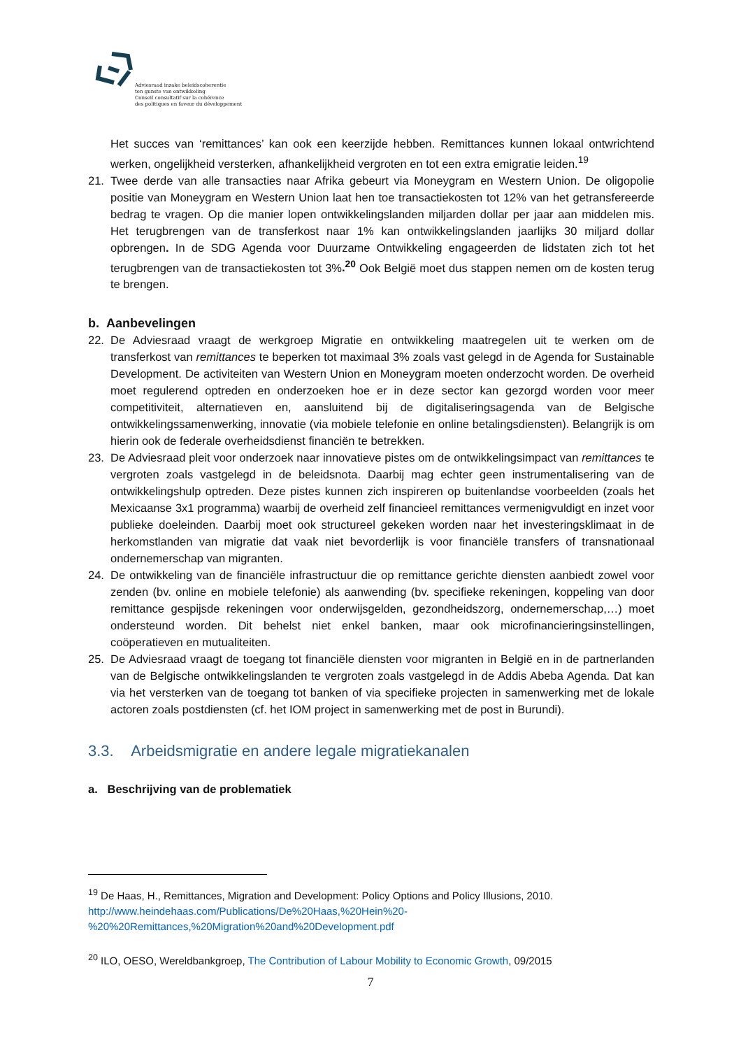Adviesraad inzake beleidscoherentie
ten gunste van ontwikkeling
Conseil consultatif sur la cohérence
des politiques en faveur du développement
Het succes van ‘remittances’ kan ook een keerzijde hebben. Remittances kunnen lokaal ontwrichtend werken, ongelijkheid versterken, afhankelijkheid vergroten en tot een extra emigratie leiden.<sup>19</sup>
21. Twee derde van alle transacties naar Afrika gebeurt via Moneygram en Western Union. De oligopolie positie van Moneygram en Western Union laat hen toe transactiekosten tot 12% van het getransfereerde bedrag te vragen. Op die manier lopen ontwikkelingslanden miljarden dollar per jaar aan middelen mis. Het terugbrengen van de transferkost naar 1% kan ontwikkelingslanden jaarlijks 30 miljard dollar opbrengen. In de SDG Agenda voor Duurzame Ontwikkeling engageerden de lidstaten zich tot het terugbrengen van de transactiekosten tot 3%.<sup>20</sup> Ook België moet dus stappen nemen om de kosten terug te brengen.
b. Aanbevelingen
22. De Adviesraad vraagt de werkgroep Migratie en ontwikkeling maatregelen uit te werken om de transferkost van remittances te beperken tot maximaal 3% zoals vast gelegd in de Agenda for Sustainable Development. De activiteiten van Western Union en Moneygram moeten onderzocht worden. De overheid moet regulerend optreden en onderzoeken hoe er in deze sector kan gezorgd worden voor meer competitiviteit, alternatieven en, aansluitend bij de digitaliseringsagenda van de Belgische ontwikkelingssamenwerking, innovatie (via mobiele telefonie en online betalingsdiensten). Belangrijk is om hierin ook de federale overheidsdienst financiën te betrekken.
23. De Adviesraad pleit voor onderzoek naar innovatieve pistes om de ontwikkelingsimpact van remittances te vergroten zoals vastgelegd in de beleidsnota. Daarbij mag echter geen instrumentalisering van de ontwikkelingshulp optreden. Deze pistes kunnen zich inspireren op buitenlandse voorbeelden (zoals het Mexicaanse 3x1 programma) waarbij de overheid zelf financieel remittances vermenigvuldigt en inzet voor publieke doeleinden. Daarbij moet ook structureel gekeken worden naar het investeringsklimaat in de herkomstlanden van migratie dat vaak niet bevorderlijk is voor financiële transfers of transnationaal ondernemerschap van migranten.
24. De ontwikkeling van de financiële infrastructuur die op remittance gerichte diensten aanbiedt zowel voor zenden (bv. online en mobiele telefonie) als aanwending (bv. specifieke rekeningen, koppeling van door remittance gespijsde rekeningen voor onderwijsgelden, gezondheidszorg, ondernemerschap,…) moet ondersteund worden. Dit behelst niet enkel banken, maar ook microfinancieringsinstellingen, coöperatieven en mutualiteiten.
25. De Adviesraad vraagt de toegang tot financiële diensten voor migranten in België en in de partnerlanden van de Belgische ontwikkelingslanden te vergroten zoals vastgelegd in de Addis Abeba Agenda. Dat kan via het versterken van de toegang tot banken of via specifieke projecten in samenwerking met de lokale actoren zoals postdiensten (cf. het IOM project in samenwerking met de post in Burundi).
3.3. Arbeidsmigratie en andere legale migratiekanalen
a. Beschrijving van de problematiek
<sup>19</sup> De Haas, H., Remittances, Migration and Development: Policy Options and Policy Illusions, 2010.
http://www.heindehaas.com/Publications/De%20Haas,%20Hein%20-
%20%20Remittances,%20Migration%20and%20Development.pdf
<sup>20</sup> ILO, OESO, Wereldbankgroep, The Contribution of Labour Mobility to Economic Growth, 09/2015
7